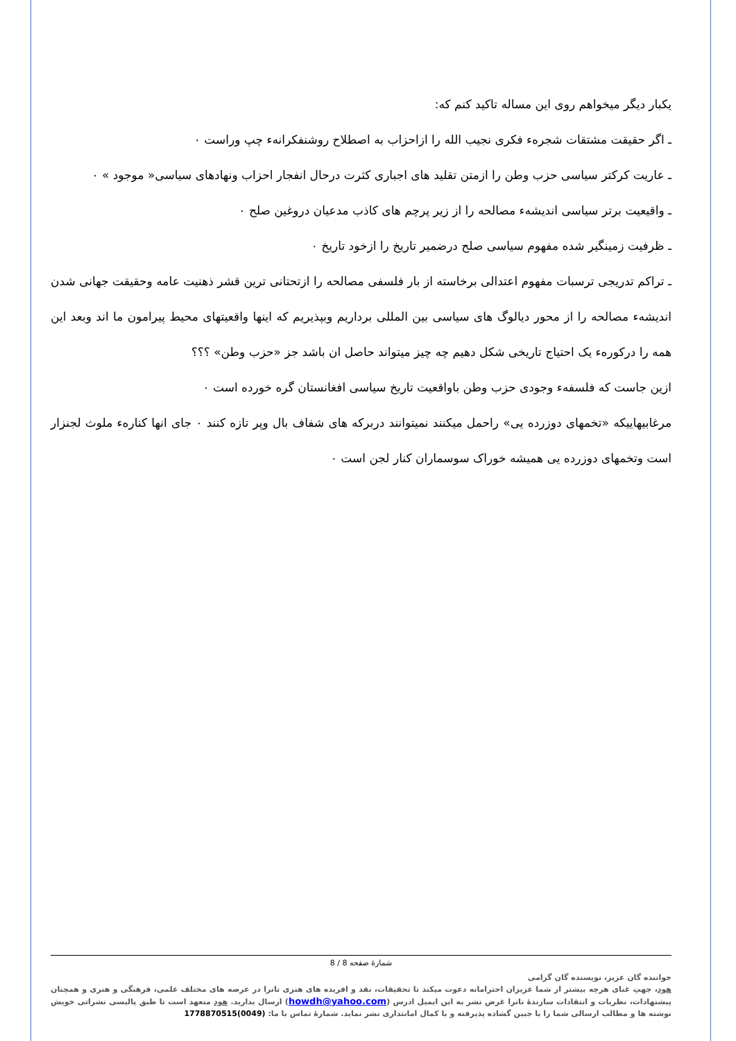یکبار دیگر میخواهم روی این مساله تاکید کنم که:
ـ اگر حقیقت مشتقات شجرهء فکری نجیب الله را ازاحزاب به اصطلاح روشنفکرانهء چپ وراست ۰
ـ عاریت کرکتر سیاسی حزب وطن را ازمتن تقلید های اجباری کثرت درحال انفجار احزاب ونهادهای سیاسی« موجود » ۰
ـ واقیعیت برتر سیاسی اندیشهء مصالحه را از زیر پرچم های کاذب مدعیان دروغین صلح ۰
ـ ظرفیت زمینگیر شده مفهوم سیاسی صلح درضمیر تاریخ را ازخود تاریخ ۰
ـ تراکم تدریجی ترسبات مفهوم اعتدالی برخاسته از بار فلسفی مصالحه را ازتحتانی ترین قشر ذهنیت عامه وحقیقت جهانی شدن اندیشهء مصالحه را از محور دیالوگ های سیاسی بین المللی برداریم وبپذیریم که اینها واقعیتهای محیط پیرامون ما اند وبعد این همه را درکورهء یک احتیاج تاریخی شکل دهیم چه چیز میتواند حاصل ان باشد جز «حزب وطن» ؟؟؟
ازین جاست که فلسفهء وجودی حزب وطن باواقعیت تاریخ سیاسی افغانستان گره خورده است ۰
مرغابیهاییکه «تخمهای دوزرده یی» راحمل میکنند نمیتوانند دربرکه های شفاف بال وپر تازه کنند ۰ جای انها کنارهء ملوث لجنزار است وتخمهای دوزرده یی همیشه خوراک سوسماران کنار لجن است ۰
شمارۀ صفحه 8 / 8
خواننده گان عزیز، نویسنده گان گرامی
هود، جهتِ غنای هرچه بیشتر از شما عزیزان احترامانه دعوت میکند تا تحقیقات، نقد و افریده های هنری تانرا در عرصه های مختلف علمی، فرهنگی و هنری و همچنان پیشنهادات، نظریات و انتقادات سازندۀ تانرا غرض نشر به این ایمیل ادرس (howdh@yahoo.com) ارسال بدارید. هود متعهد است تا طبق پالیسی نشراتی خویش نوشته ها و مطالب ارسالی شما را با جبین گشاده پذیرفته و با کمال امانتداری نشر نماید. شمارۀ تماس با ما: (0049)1778870515